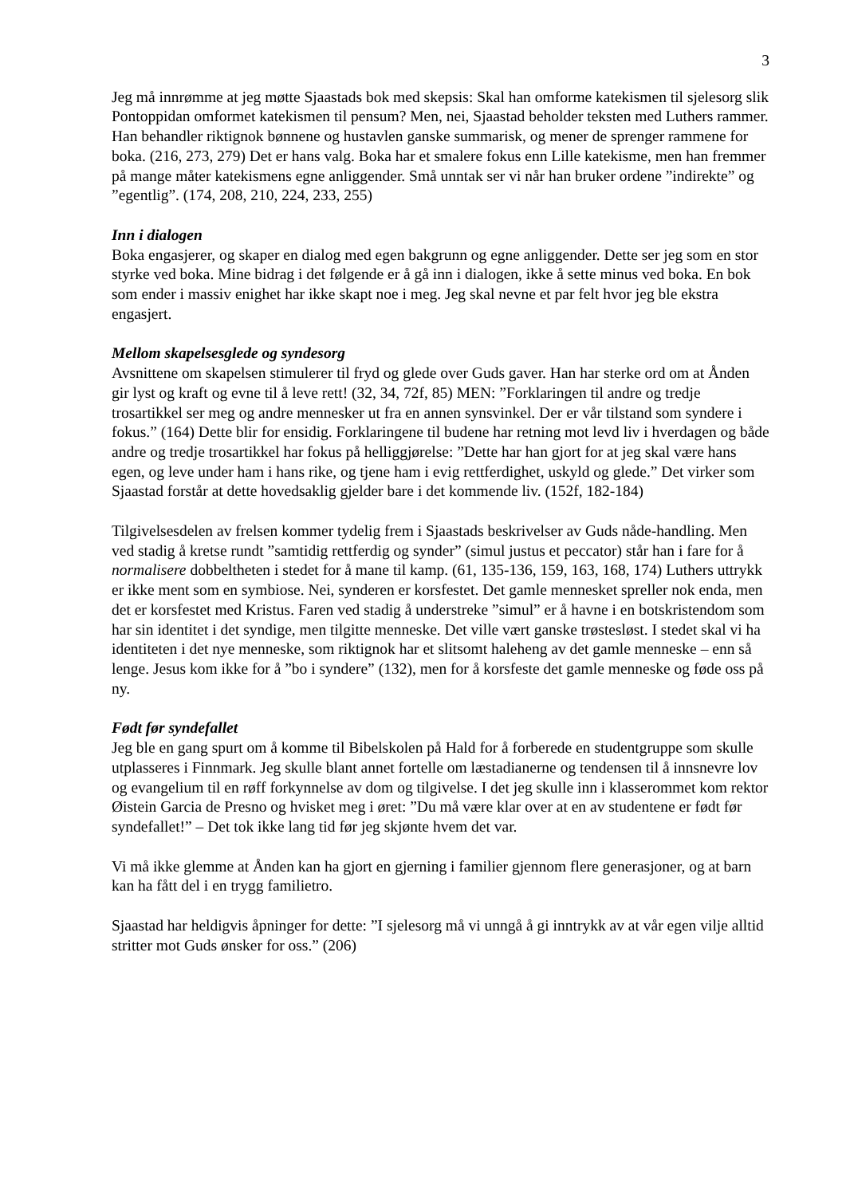3
Jeg må innrømme at jeg møtte Sjaastads bok med skepsis: Skal han omforme katekismen til sjelesorg slik Pontoppidan omformet katekismen til pensum? Men, nei, Sjaastad beholder teksten med Luthers rammer. Han behandler riktignok bønnene og hustavlen ganske summarisk, og mener de sprenger rammene for boka. (216, 273, 279) Det er hans valg. Boka har et smalere fokus enn Lille katekisme, men han fremmer på mange måter katekismens egne anliggender. Små unntak ser vi når han bruker ordene ”indirekte” og ”egentlig”. (174, 208, 210, 224, 233, 255)
Inn i dialogen
Boka engasjerer, og skaper en dialog med egen bakgrunn og egne anliggender. Dette ser jeg som en stor styrke ved boka. Mine bidrag i det følgende er å gå inn i dialogen, ikke å sette minus ved boka. En bok som ender i massiv enighet har ikke skapt noe i meg. Jeg skal nevne et par felt hvor jeg ble ekstra engasjert.
Mellom skapelsesglede og syndesorg
Avsnittene om skapelsen stimulerer til fryd og glede over Guds gaver. Han har sterke ord om at Ånden gir lyst og kraft og evne til å leve rett! (32, 34, 72f, 85) MEN: ”Forklaringen til andre og tredje trosartikkel ser meg og andre mennesker ut fra en annen synsvinkel. Der er vår tilstand som syndere i fokus.” (164) Dette blir for ensidig. Forklaringene til budene har retning mot levd liv i hverdagen og både andre og tredje trosartikkel har fokus på helliggjørelse: ”Dette har han gjort for at jeg skal være hans egen, og leve under ham i hans rike, og tjene ham i evig rettferdighet, uskyld og glede.” Det virker som Sjaastad forstår at dette hovedsaklig gjelder bare i det kommende liv. (152f, 182-184)
Tilgivelsesdelen av frelsen kommer tydelig frem i Sjaastads beskrivelser av Guds nåde-handling. Men ved stadig å kretse rundt ”samtidig rettferdig og synder” (simul justus et peccator) står han i fare for å normalisere dobbeltheten i stedet for å mane til kamp. (61, 135-136, 159, 163, 168, 174) Luthers uttrykk er ikke ment som en symbiose. Nei, synderen er korsfestet. Det gamle mennesket spreller nok enda, men det er korsfestet med Kristus. Faren ved stadig å understreke ”simul” er å havne i en botskristendom som har sin identitet i det syndige, men tilgitte menneske. Det ville vært ganske trøstesløst. I stedet skal vi ha identiteten i det nye menneske, som riktignok har et slitsomt haleheng av det gamle menneske – enn så lenge. Jesus kom ikke for å ”bo i syndere” (132), men for å korsfeste det gamle menneske og føde oss på ny.
Født før syndefallet
Jeg ble en gang spurt om å komme til Bibelskolen på Hald for å forberede en studentgruppe som skulle utplasseres i Finnmark. Jeg skulle blant annet fortelle om læstadianerne og tendensen til å innsnevre lov og evangelium til en røff forkynnelse av dom og tilgivelse. I det jeg skulle inn i klasserommet kom rektor Øistein Garcia de Presno og hvisket meg i øret: ”Du må være klar over at en av studentene er født før syndefallet!” – Det tok ikke lang tid før jeg skjønte hvem det var.
Vi må ikke glemme at Ånden kan ha gjort en gjerning i familier gjennom flere generasjoner, og at barn kan ha fått del i en trygg familietro.
Sjaastad har heldigvis åpninger for dette: ”I sjelesorg må vi unngå å gi inntrykk av at vår egen vilje alltid stritter mot Guds ønsker for oss.” (206)